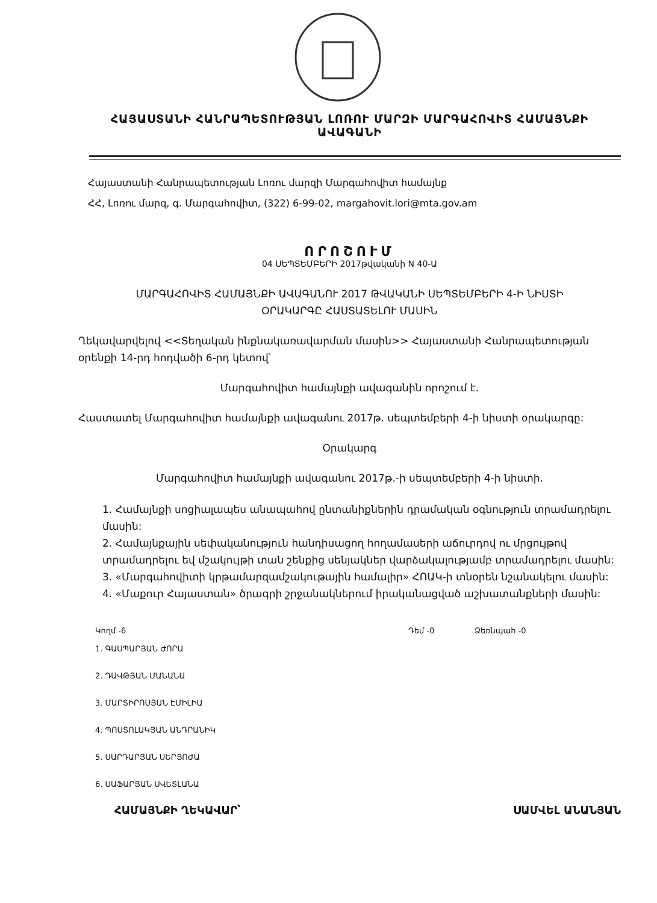ՀԱՅԱՍՏԱՆԻ ՀԱՆՐԱՊԵՏՈՒԹՅԱՆ ԼՈՌՈՒ ՄԱՐԶԻ ՄԱՐԳԱՀՈՎԻՏ ՀԱՄԱՅՆՔԻ ԱՎԱԳԱՆԻ
Հայաստանի Հանրապետության Լոռու մարզի Մարգահովիտ համայնք
ՀՀ, Լոռու մարզ, գ. Մարգահովիտ, (322) 6-99-02, margahovit.lori@mta.gov.am
ՈՐՈՇՈՒՄ
04 ՍԵՊՏԵՄԲԵՐԻ 2017թվականի N 40-Ա
ՄԱՐԳԱՀՈՎԻՏ ՀԱՄԱՅՆՔԻ ԱՎԱԳԱՆՈՒ 2017 ԹՎԱԿԱՆԻ ՍԵՊՏԵՄԲԵՐԻ 4-Ի ՆԻՍՏԻ
ՕՐԱԿԱՐԳԸ ՀԱՍՏԱՏԵԼՈՒ ՄԱՍԻՆ
Ղեկավարվելով <<Տեղական ինքնակառավարման մասին>> Հայաստանի Հանրապետության օրենքի 14-րդ հոդվածի 6-րդ կետով՝
Մարգահովիտ համայնքի ավագանին որոշում է.
Հաստատել Մարգահովիտ համայնքի ավագանու 2017թ. սեպտեմբերի 4-ի նիստի օրակարգը:
Օրակարգ
Մարգահովիտ համայնքի ավագանու 2017թ.-ի սեպտեմբերի 4-ի նիստի.
1. Համայնքի սոցիալապես անապահով ընտանիքներին դրամական օգնություն տրամադրելու մասին:
2. Համայնքային սեփականություն հանդիսացող հողամասերի աճուրդով ու մրցույթով տրամադրելու եվ մշակույթի տան շենքից սենյակներ վարձակալությամբ տրամադրելու մասին:
3. «Մարգահովիտի կրթամարզամշակութային համալիր» ՀՈԱԿ-ի տնօրեն նշանակելու մասին:
4. «Մաքուր Հայաստան» ծրագրի շրջանակներում իրականացված աշխատանքների մասին:
Կողմ -6 Դեմ -0 Ձեռնպահ -0
1. ԳԱՍՊԱՐՅԱՆ ԺՈՐԱ
2. ԴԱՎԹՅԱՆ ՄԱՆԱՆԱ
3. ՄԱՐՏԻՐՈՍՅԱՆ ԷՄԻԼԻԱ
4. ՊՈՍՏՈԼԱԿՅԱՆ ԱՆԴՐԱՆԻԿ
5. ՍԱՐԴԱՐՅԱՆ ՍԵՐՅՈԺԱ
6. ՍԱՖԱՐՅԱՆ ՍՎԵՏԼԱՆԱ
ՀԱՄԱՅՆՔԻ ՂԵԿԱՎԱՐ՝ ՍԱՄՎԵԼ ԱՆԱՆՅԱՆ